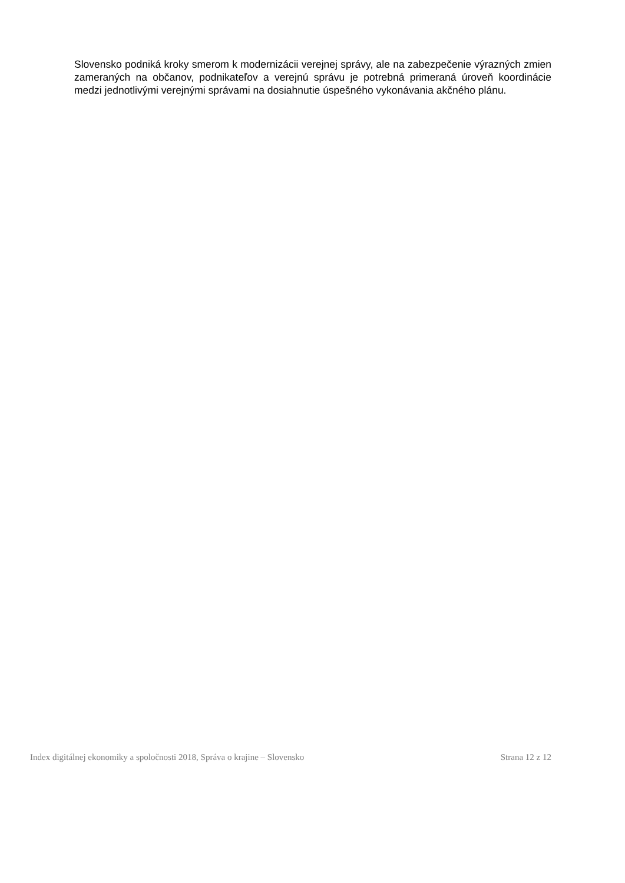Slovensko podniká kroky smerom k modernizácii verejnej správy, ale na zabezpečenie výrazných zmien zameraných na občanov, podnikateľov a verejnú správu je potrebná primeraná úroveň koordinácie medzi jednotlivými verejnými správami na dosiahnutie úspešného vykonávania akčného plánu.
Index digitálnej ekonomiky a spoločnosti 2018, Správa o krajine – Slovensko Strana 12 z 12